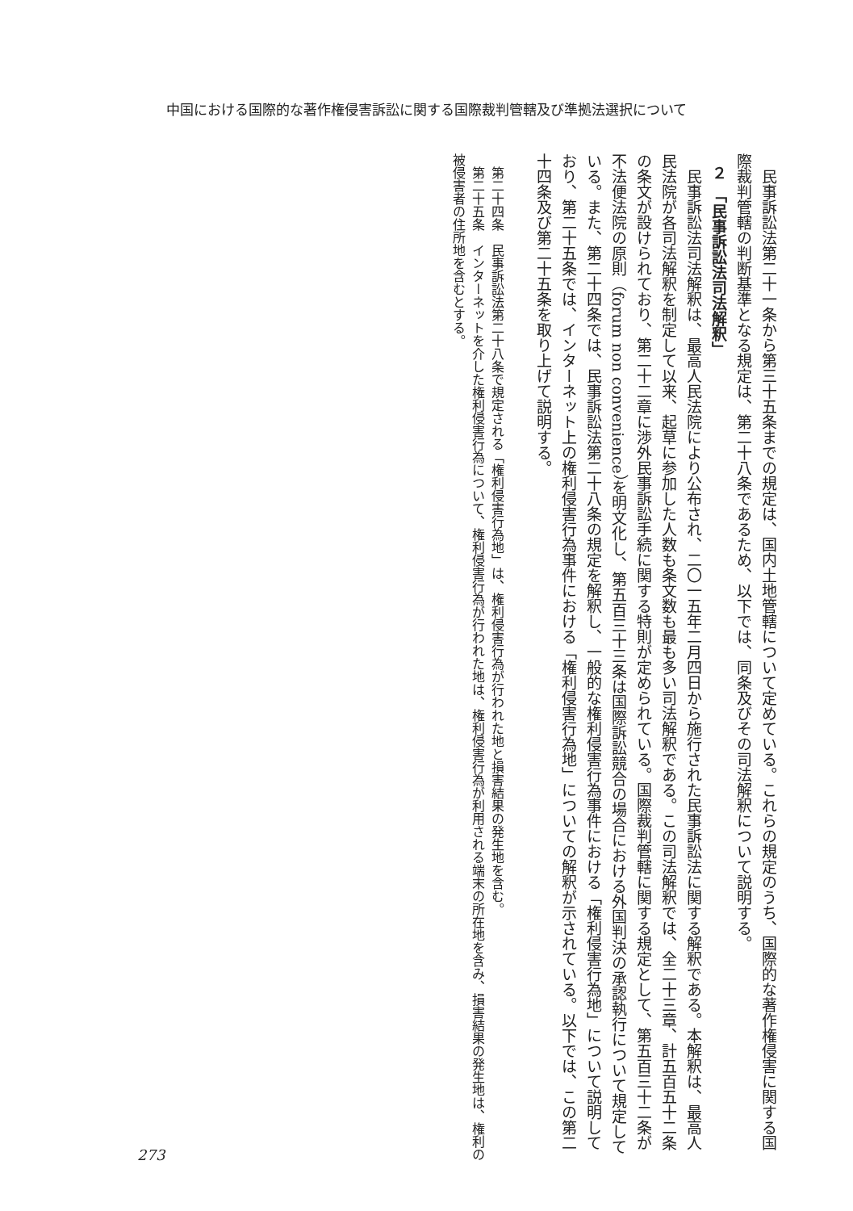中国における国際的な著作権侵害訴訟に関する国際裁判管轄及び準拠法選択について
　民事訴訟法第二十一条から第三十五条までの規定は、国内土地管轄について定めている。これらの規定のうち、国際的な著作権侵害に関する国際裁判管轄の判断基準となる規定は、第二十八条であるため、以下では、同条及びその司法解釈について説明する。
２　「民事訴訟法司法解釈」
　民事訴訟法司法解釈は、最高人民法院により公布され、二〇一五年二月四日から施行された民事訴訟法に関する解釈である。本解釈は、最高人民法院が各司法解釈を制定して以来、起草に参加した人数も条文数も最も多い司法解釈である。この司法解釈では、全二十三章、計五百五十二条の条文が設けられており、第二十二章に渉外民事訴訟手続に関する特則が定められている。国際裁判管轄に関する規定として、第五百三十二条が不法便法院の原則（forum non convenience）を明文化し、第五百三十三条は国際訴訟競合の場合における外国判決の承認執行について規定している。また、第二十四条では、民事訴訟法第二十八条の規定を解釈し、一般的な権利侵害行為事件における「権利侵害行為地」について説明しており、第二十五条では、インターネット上の権利侵害行為事件における「権利侵害行為地」についての解釈が示されている。以下では、この第二十四条及び第二十五条を取り上げて説明する。
　第二十四条　民事訴訟法第二十八条で規定される「権利侵害行為地」は、権利侵害行為が行われた地と損害結果の発生地を含む。
　第二十五条　インターネットを介した権利侵害行為について、権利侵害行為が行われた地は、権利侵害行為が利用される端末の所在地を含み、損害結果の発生地は、権利の被侵害者の住所地を含むとする。
273